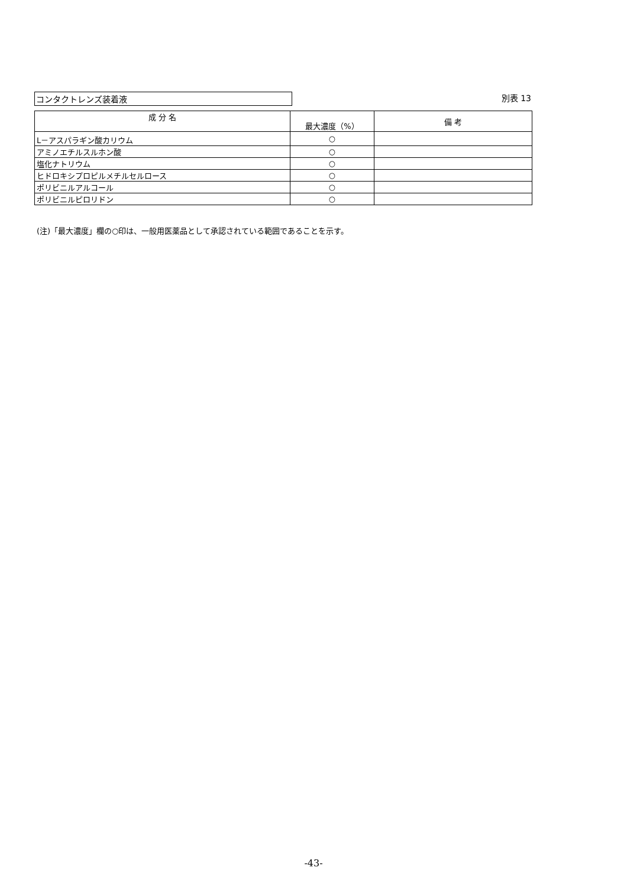コンタクトレンズ装着液 別表 13
| 成 分 名 | 最大濃度（%） | 備 考 |
| --- | --- | --- |
| L－アスパラギン酸カリウム | ○ | |
| アミノエチルスルホン酸 | ○ | |
| 塩化ナトリウム | ○ | |
| ヒドロキシプロピルメチルセルロース | ○ | |
| ポリビニルアルコール | ○ | |
| ポリビニルピロリドン | ○ | |
(注)「最大濃度」欄の○印は、一般用医薬品として承認されている範囲であることを示す。
-43-